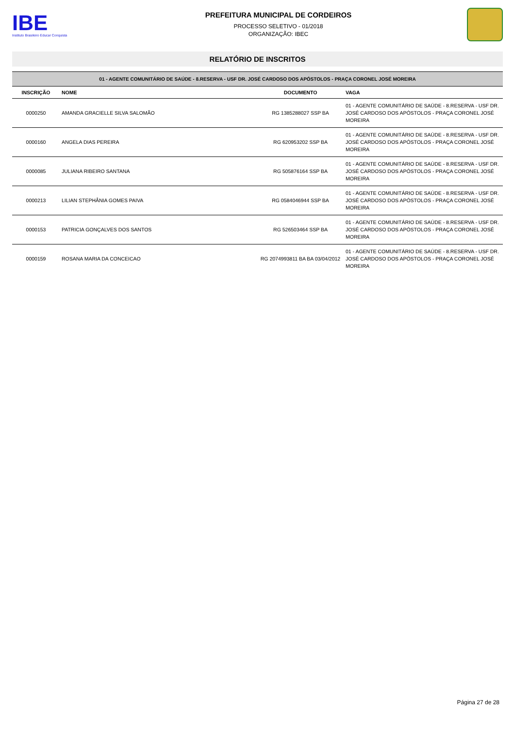IBE
Instituto Brasileiro Educar Conquista
PREFEITURA MUNICIPAL DE CORDEIROS
PROCESSO SELETIVO - 01/2018
ORGANIZAÇÃO: IBEC
RELATÓRIO DE INSCRITOS
| 01 - AGENTE COMUNITÁRIO DE SAÚDE - 8.RESERVA - USF DR. JOSÉ CARDOSO DOS APÓSTOLOS - PRAÇA CORONEL JOSÉ MOREIRA | | | |
| INSCRIÇÃO | NOME | DOCUMENTO | VAGA |
| 0000250 | AMANDA GRACIELLE SILVA SALOMÃO | RG 1385288027 SSP BA | 01 - AGENTE COMUNITÁRIO DE SAÚDE - 8.RESERVA - USF DR. JOSÉ CARDOSO DOS APÓSTOLOS - PRAÇA CORONEL JOSÉ MOREIRA |
| 0000160 | ANGELA DIAS PEREIRA | RG 620953202 SSP BA | 01 - AGENTE COMUNITÁRIO DE SAÚDE - 8.RESERVA - USF DR. JOSÉ CARDOSO DOS APÓSTOLOS - PRAÇA CORONEL JOSÉ MOREIRA |
| 0000085 | JULIANA RIBEIRO SANTANA | RG 505876164 SSP BA | 01 - AGENTE COMUNITÁRIO DE SAÚDE - 8.RESERVA - USF DR. JOSÉ CARDOSO DOS APÓSTOLOS - PRAÇA CORONEL JOSÉ MOREIRA |
| 0000213 | LILIAN STEPHÂNIA GOMES PAIVA | RG 0584046944 SSP BA | 01 - AGENTE COMUNITÁRIO DE SAÚDE - 8.RESERVA - USF DR. JOSÉ CARDOSO DOS APÓSTOLOS - PRAÇA CORONEL JOSÉ MOREIRA |
| 0000153 | PATRICIA GONÇALVES DOS SANTOS | RG 526503464 SSP BA | 01 - AGENTE COMUNITÁRIO DE SAÚDE - 8.RESERVA - USF DR. JOSÉ CARDOSO DOS APÓSTOLOS - PRAÇA CORONEL JOSÉ MOREIRA |
| 0000159 | ROSANA MARIA DA CONCEICAO | RG 2074993811 BA BA 03/04/2012 | 01 - AGENTE COMUNITÁRIO DE SAÚDE - 8.RESERVA - USF DR. JOSÉ CARDOSO DOS APÓSTOLOS - PRAÇA CORONEL JOSÉ MOREIRA |
Página 27 de 28